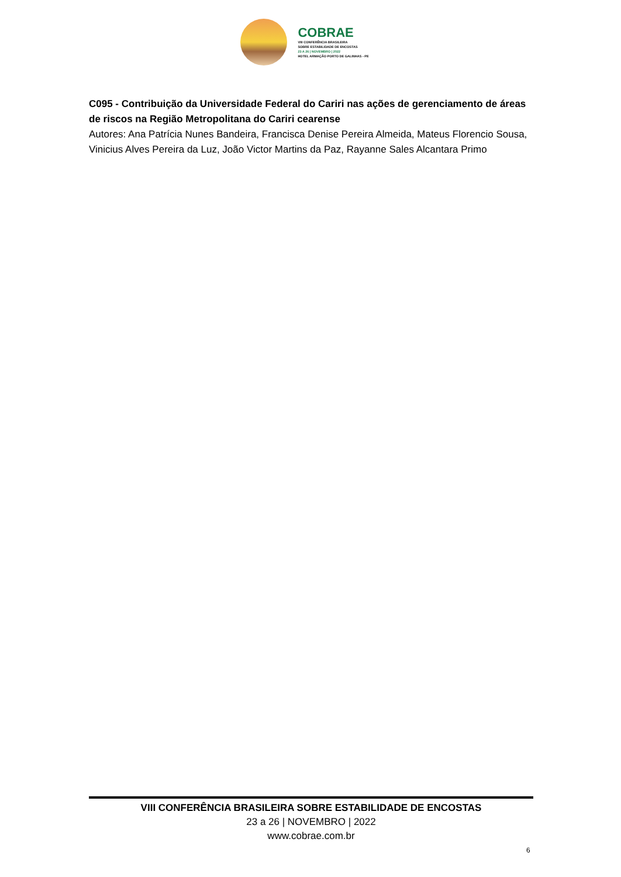COBRAE
VIII CONFERÊNCIA BRASILEIRA
SOBRE ESTABILIDADE DE ENCOSTAS
23 A 26 | NOVEMBRO | 2022
HOTEL ARMAÇÃO PORTO DE GALINHAS - PE
C095 - Contribuição da Universidade Federal do Cariri nas ações de gerenciamento de áreas de riscos na Região Metropolitana do Cariri cearense
Autores: Ana Patrícia Nunes Bandeira, Francisca Denise Pereira Almeida, Mateus Florencio Sousa, Vinicius Alves Pereira da Luz, João Victor Martins da Paz, Rayanne Sales Alcantara Primo
VIII CONFERÊNCIA BRASILEIRA SOBRE ESTABILIDADE DE ENCOSTAS
23 a 26 | NOVEMBRO | 2022
www.cobrae.com.br
6